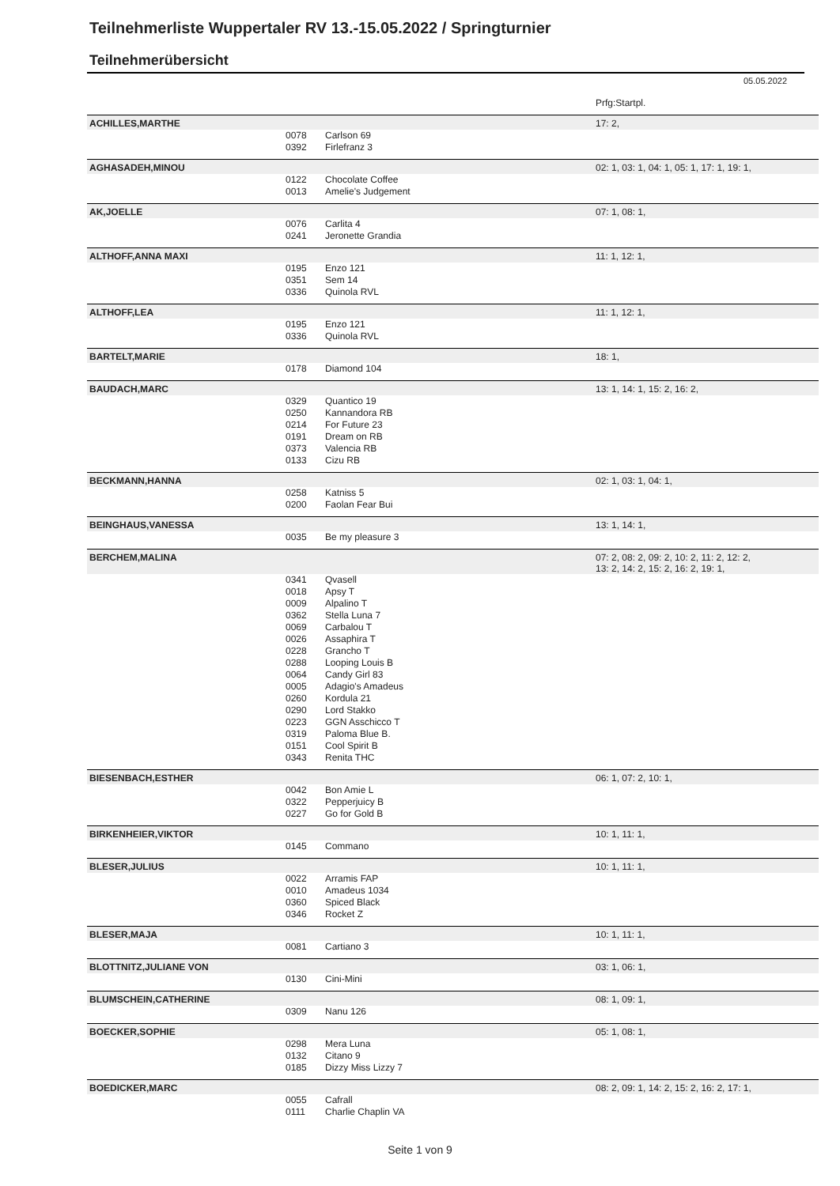Teilnehmerliste Wuppertaler RV 13.-15.05.2022 / Springturnier
Teilnehmerübersicht
05.05.2022
| | | | Prfg:Startpl. |
| ACHILLES,MARTHE | | | 17: 2, |
| | 0078 | Carlson 69 | |
| | 0392 | Firlefranz 3 | |
| AGHASADEH,MINOU | | | 02: 1, 03: 1, 04: 1, 05: 1, 17: 1, 19: 1, |
| | 0122 | Chocolate Coffee | |
| | 0013 | Amelie's Judgement | |
| AK,JOELLE | | | 07: 1, 08: 1, |
| | 0076 | Carlita 4 | |
| | 0241 | Jeronette Grandia | |
| ALTHOFF,ANNA MAXI | | | 11: 1, 12: 1, |
| | 0195 | Enzo 121 | |
| | 0351 | Sem 14 | |
| | 0336 | Quinola RVL | |
| ALTHOFF,LEA | | | 11: 1, 12: 1, |
| | 0195 | Enzo 121 | |
| | 0336 | Quinola RVL | |
| BARTELT,MARIE | | | 18: 1, |
| | 0178 | Diamond 104 | |
| BAUDACH,MARC | | | 13: 1, 14: 1, 15: 2, 16: 2, |
| | 0329 | Quantico 19 | |
| | 0250 | Kannandora RB | |
| | 0214 | For Future 23 | |
| | 0191 | Dream on RB | |
| | 0373 | Valencia RB | |
| | 0133 | Cizu RB | |
| BECKMANN,HANNA | | | 02: 1, 03: 1, 04: 1, |
| | 0258 | Katniss 5 | |
| | 0200 | Faolan Fear Bui | |
| BEINGHAUS,VANESSA | | | 13: 1, 14: 1, |
| | 0035 | Be my pleasure 3 | |
| BERCHEM,MALINA | | | 07: 2, 08: 2, 09: 2, 10: 2, 11: 2, 12: 2, 13: 2, 14: 2, 15: 2, 16: 2, 19: 1, |
| | 0341 | Qvasell | |
| | 0018 | Apsy T | |
| | 0009 | Alpalino T | |
| | 0362 | Stella Luna 7 | |
| | 0069 | Carbalou T | |
| | 0026 | Assaphira T | |
| | 0228 | Grancho T | |
| | 0288 | Looping Louis B | |
| | 0064 | Candy Girl 83 | |
| | 0005 | Adagio's Amadeus | |
| | 0260 | Kordula 21 | |
| | 0290 | Lord Stakko | |
| | 0223 | GGN Asschicco T | |
| | 0319 | Paloma Blue B. | |
| | 0151 | Cool Spirit B | |
| | 0343 | Renita THC | |
| BIESENBACH,ESTHER | | | 06: 1, 07: 2, 10: 1, |
| | 0042 | Bon Amie L | |
| | 0322 | Pepperjuicy B | |
| | 0227 | Go for Gold B | |
| BIRKENHEIER,VIKTOR | | | 10: 1, 11: 1, |
| | 0145 | Commano | |
| BLESER,JULIUS | | | 10: 1, 11: 1, |
| | 0022 | Arramis FAP | |
| | 0010 | Amadeus 1034 | |
| | 0360 | Spiced Black | |
| | 0346 | Rocket Z | |
| BLESER,MAJA | | | 10: 1, 11: 1, |
| | 0081 | Cartiano 3 | |
| BLOTTNITZ,JULIANE VON | | | 03: 1, 06: 1, |
| | 0130 | Cini-Mini | |
| BLUMSCHEIN,CATHERINE | | | 08: 1, 09: 1, |
| | 0309 | Nanu 126 | |
| BOECKER,SOPHIE | | | 05: 1, 08: 1, |
| | 0298 | Mera Luna | |
| | 0132 | Citano 9 | |
| | 0185 | Dizzy Miss Lizzy 7 | |
| BOEDICKER,MARC | | | 08: 2, 09: 1, 14: 2, 15: 2, 16: 2, 17: 1, |
| | 0055 | Cafrall | |
| | 0111 | Charlie Chaplin VA | |
Seite 1 von 9